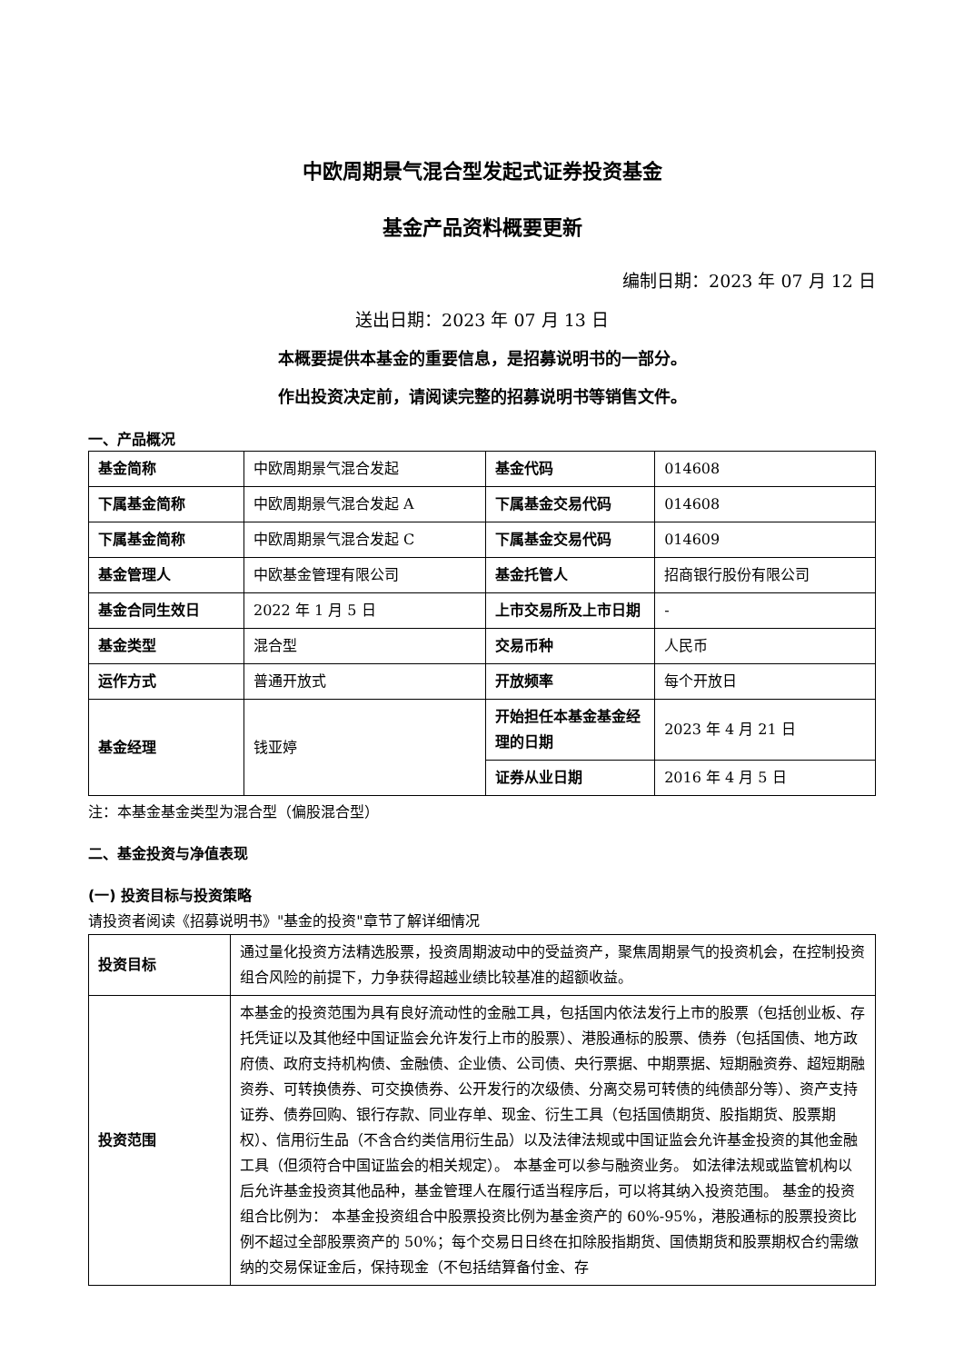中欧周期景气混合型发起式证券投资基金
基金产品资料概要更新
编制日期：2023 年 07 月 12 日
送出日期：2023 年 07 月 13 日
本概要提供本基金的重要信息，是招募说明书的一部分。
作出投资决定前，请阅读完整的招募说明书等销售文件。
一、产品概况
| 基金简称 | 中欧周期景气混合发起 | 基金代码 | 014608 |
| 下属基金简称 | 中欧周期景气混合发起 A | 下属基金交易代码 | 014608 |
| 下属基金简称 | 中欧周期景气混合发起 C | 下属基金交易代码 | 014609 |
| 基金管理人 | 中欧基金管理有限公司 | 基金托管人 | 招商银行股份有限公司 |
| 基金合同生效日 | 2022 年 1 月 5 日 | 上市交易所及上市日期 | - |
| 基金类型 | 混合型 | 交易币种 | 人民币 |
| 运作方式 | 普通开放式 | 开放频率 | 每个开放日 |
| 基金经理 | 钱亚婷 | 开始担任本基金基金经理的日期 | 2023 年 4 月 21 日 |
| | | 证券从业日期 | 2016 年 4 月 5 日 |
注：本基金基金类型为混合型（偏股混合型）
二、基金投资与净值表现
(一) 投资目标与投资策略
请投资者阅读《招募说明书》"基金的投资"章节了解详细情况
| 投资目标 | 通过量化投资方法精选股票，投资周期波动中的受益资产，聚焦周期景气的投资机会，在控制投资组合风险的前提下，力争获得超越业绩比较基准的超额收益。 |
| 投资范围 | 本基金的投资范围为具有良好流动性的金融工具，包括国内依法发行上市的股票（包括创业板、存托凭证以及其他经中国证监会允许发行上市的股票）、港股通标的股票、债券（包括国债、地方政府债、政府支持机构债、金融债、企业债、公司债、央行票据、中期票据、短期融资券、超短期融资券、可转换债券、可交换债券、公开发行的次级债、分离交易可转债的纯债部分等）、资产支持证券、债券回购、银行存款、同业存单、现金、衍生工具（包括国债期货、股指期货、股票期权）、信用衍生品（不含合约类信用衍生品）以及法律法规或中国证监会允许基金投资的其他金融工具（但须符合中国证监会的相关规定）。 本基金可以参与融资业务。 如法律法规或监管机构以后允许基金投资其他品种，基金管理人在履行适当程序后，可以将其纳入投资范围。 基金的投资组合比例为： 本基金投资组合中股票投资比例为基金资产的 60%-95%，港股通标的股票投资比例不超过全部股票资产的 50%；每个交易日日终在扣除股指期货、国债期货和股票期权合约需缴纳的交易保证金后，保持现金（不包括结算备付金、存 |